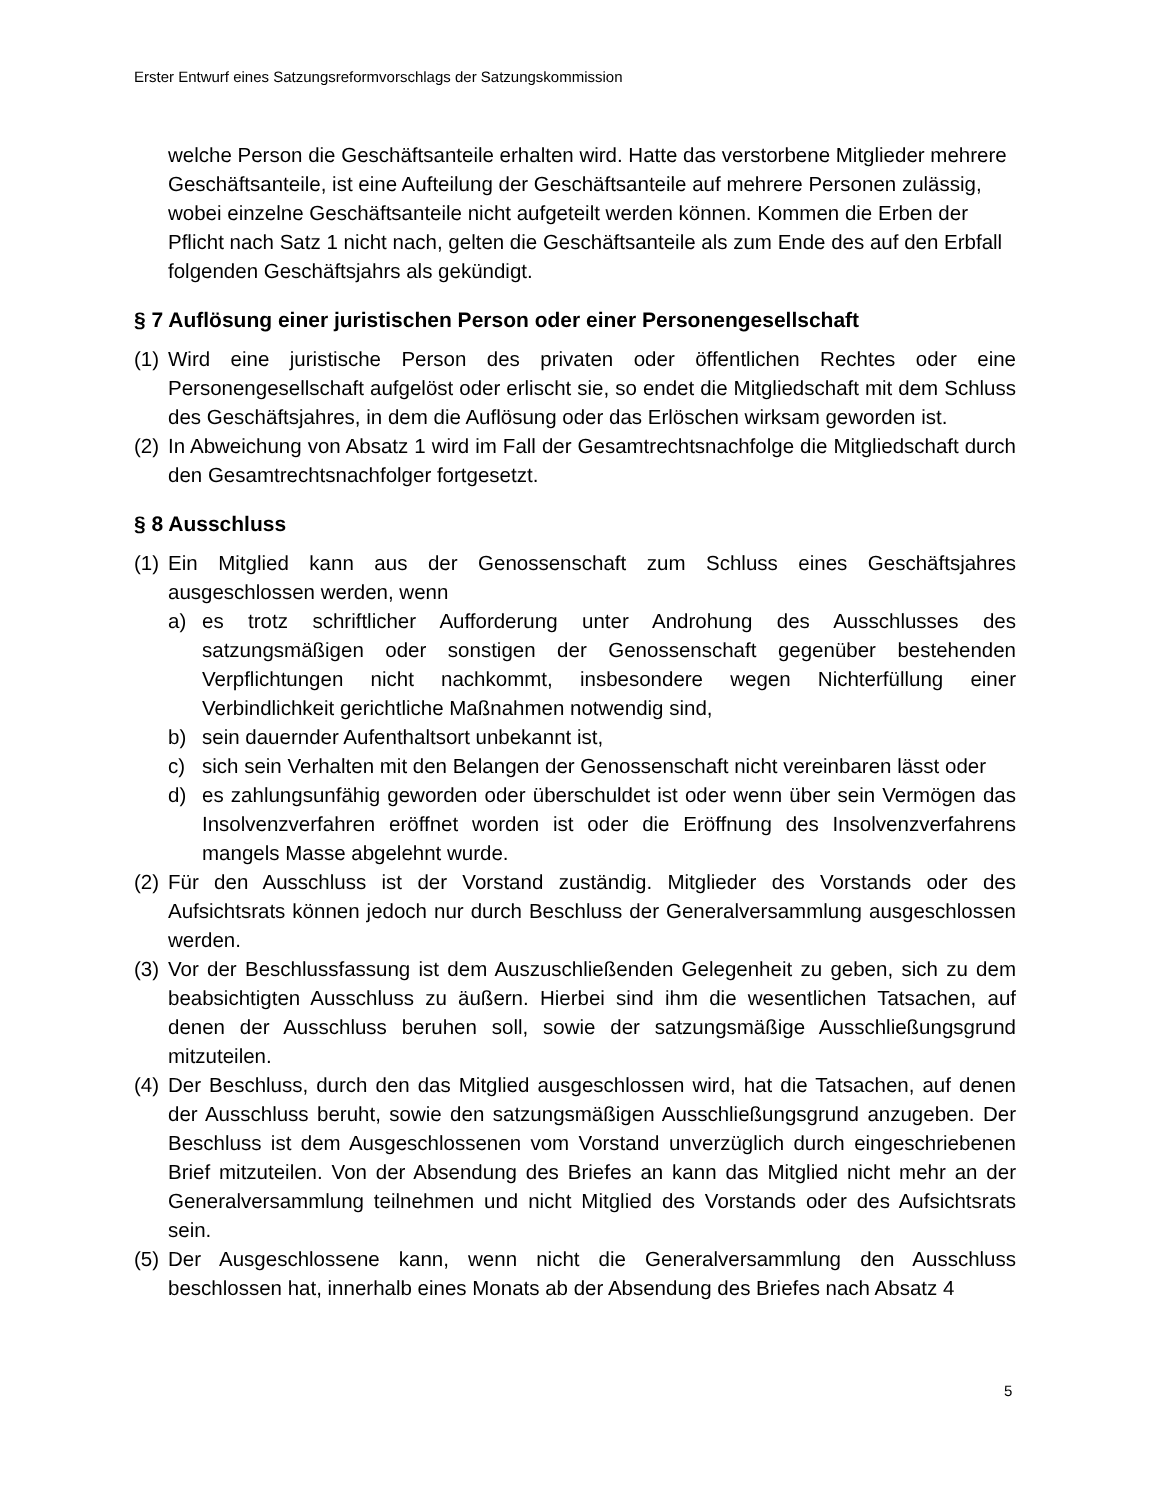Erster Entwurf eines Satzungsreformvorschlags der Satzungskommission
welche Person die Geschäftsanteile erhalten wird. Hatte das verstorbene Mitglieder mehrere Geschäftsanteile, ist eine Aufteilung der Geschäftsanteile auf mehrere Personen zulässig, wobei einzelne Geschäftsanteile nicht aufgeteilt werden können. Kommen die Erben der Pflicht nach Satz 1 nicht nach, gelten die Geschäftsanteile als zum Ende des auf den Erbfall folgenden Geschäftsjahrs als gekündigt.
§ 7 Auflösung einer juristischen Person oder einer Personengesellschaft
(1) Wird eine juristische Person des privaten oder öffentlichen Rechtes oder eine Personengesellschaft aufgelöst oder erlischt sie, so endet die Mitgliedschaft mit dem Schluss des Geschäftsjahres, in dem die Auflösung oder das Erlöschen wirksam geworden ist.
(2) In Abweichung von Absatz 1 wird im Fall der Gesamtrechtsnachfolge die Mitgliedschaft durch den Gesamtrechtsnachfolger fortgesetzt.
§ 8 Ausschluss
(1) Ein Mitglied kann aus der Genossenschaft zum Schluss eines Geschäftsjahres ausgeschlossen werden, wenn
a) es trotz schriftlicher Aufforderung unter Androhung des Ausschlusses des satzungsmäßigen oder sonstigen der Genossenschaft gegenüber bestehenden Verpflichtungen nicht nachkommt, insbesondere wegen Nichterfüllung einer Verbindlichkeit gerichtliche Maßnahmen notwendig sind,
b) sein dauernder Aufenthaltsort unbekannt ist,
c) sich sein Verhalten mit den Belangen der Genossenschaft nicht vereinbaren lässt oder
d) es zahlungsunfähig geworden oder überschuldet ist oder wenn über sein Vermögen das Insolvenzverfahren eröffnet worden ist oder die Eröffnung des Insolvenzverfahrens mangels Masse abgelehnt wurde.
(2) Für den Ausschluss ist der Vorstand zuständig. Mitglieder des Vorstands oder des Aufsichtsrats können jedoch nur durch Beschluss der Generalversammlung ausgeschlossen werden.
(3) Vor der Beschlussfassung ist dem Auszuschließenden Gelegenheit zu geben, sich zu dem beabsichtigten Ausschluss zu äußern. Hierbei sind ihm die wesentlichen Tatsachen, auf denen der Ausschluss beruhen soll, sowie der satzungsmäßige Ausschließungsgrund mitzuteilen.
(4) Der Beschluss, durch den das Mitglied ausgeschlossen wird, hat die Tatsachen, auf denen der Ausschluss beruht, sowie den satzungsmäßigen Ausschließungsgrund anzugeben. Der Beschluss ist dem Ausgeschlossenen vom Vorstand unverzüglich durch eingeschriebenen Brief mitzuteilen. Von der Absendung des Briefes an kann das Mitglied nicht mehr an der Generalversammlung teilnehmen und nicht Mitglied des Vorstands oder des Aufsichtsrats sein.
(5) Der Ausgeschlossene kann, wenn nicht die Generalversammlung den Ausschluss beschlossen hat, innerhalb eines Monats ab der Absendung des Briefes nach Absatz 4
5